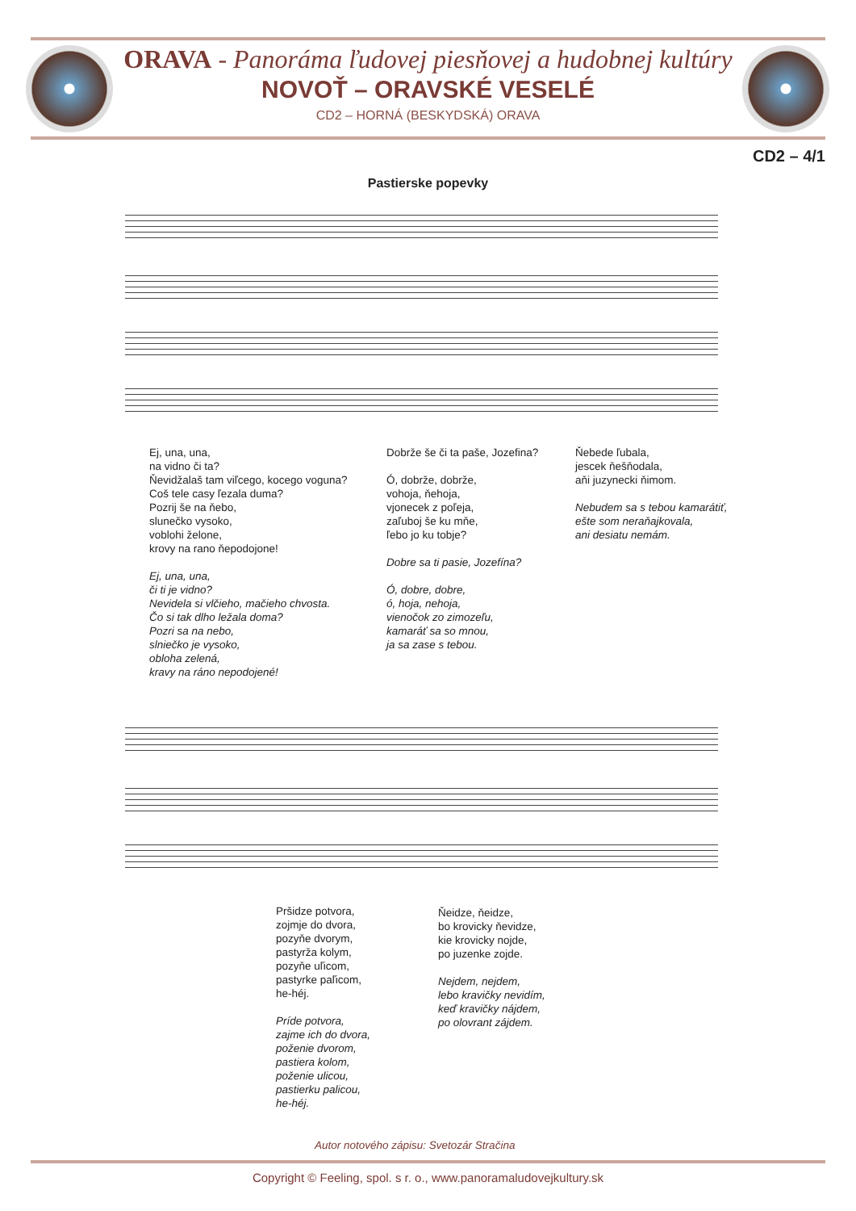ORAVA - Panoráma ľudovej piesňovej a hudobnej kultúry
NOVOŤ – ORAVSKÉ VESELÉ
CD2 – HORNÁ (BESKYDSKÁ) ORAVA
CD2 – 4/1
Pastierske popevky
Ej, una, una,
na vidno či ta?
Ňevidžalaš tam viľcego, kocego voguna?
Coš tele casy ľezala duma?
Pozrij še na ňebo,
slunečko vysoko,
voblohi želone,
krovy na rano ňepodojone!
Ej, una, una,
či ti je vidno?
Nevidela si vlčieho, mačieho chvosta.
Čo si tak dlho ležala doma?
Pozri sa na nebo,
slniečko je vysoko,
obloha zelená,
kravy na ráno nepodojené!
Dobrže še či ta paše, Jozefina?
Ó, dobrže, dobrže,
vohoja, ňehoja,
vjonecek z poľeja,
zaľuboj še ku mňe,
ľebo jo ku tobje?
Dobre sa ti pasie, Jozefína?
Ó, dobre, dobre,
ó, hoja, nehoja,
vienočok zo zimozeľu,
kamaráť sa so mnou,
ja sa zase s tebou.
Ňebede ľubala,
jescek ňešňodala,
aňi juzynecki ňimom.
Nebudem sa s tebou kamarátiť,
ešte som neraňajkovala,
ani desiatu nemám.
Pršidze potvora,
zojmje do dvora,
pozyňe dvorym,
pastyrža kolym,
pozyňe uľicom,
pastyrke paľicom,
he-héj.
Príde potvora,
zajme ich do dvora,
poženie dvorom,
pastiera kolom,
poženie ulicou,
pastierku palicou,
he-héj.
Ňeidze, ňeidze,
bo krovicky ňevidze,
kie krovicky nojde,
po juzenke zojde.
Nejdem, nejdem,
lebo kravičky nevidím,
keď kravičky nájdem,
po olovrant zájdem.
Autor notového zápisu: Svetozár Stračina
Copyright © Feeling, spol. s r. o., www.panoramaludovejkultury.sk